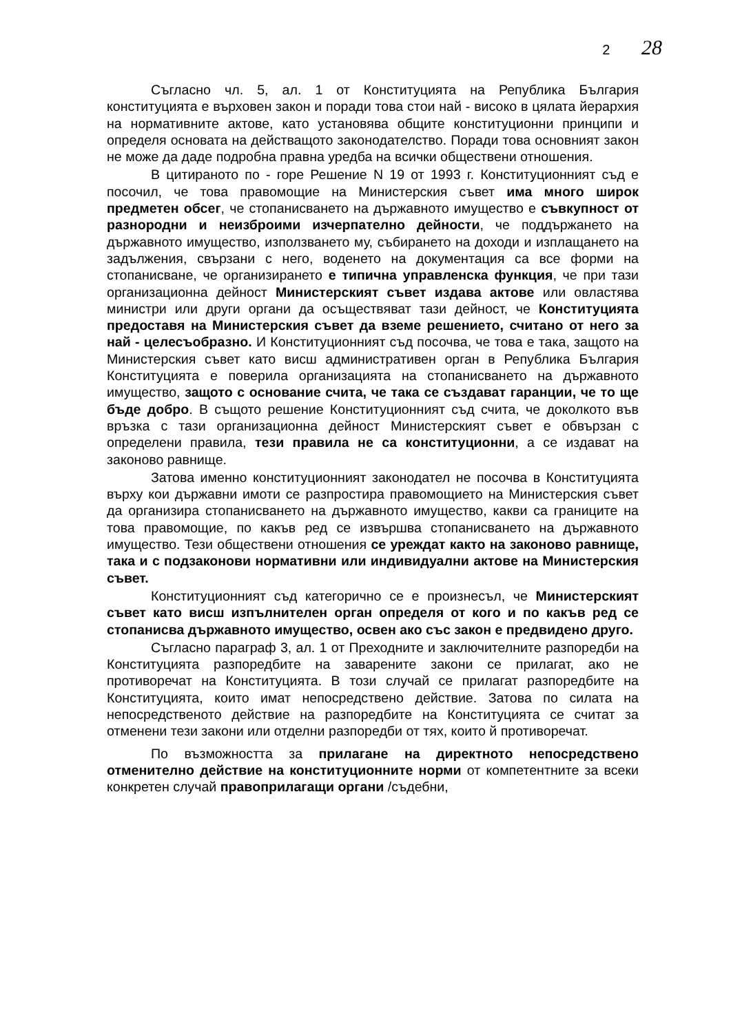2 28
Съгласно чл. 5, ал. 1 от Конституцията на Република България конституцията е върховен закон и поради това стои най - високо в цялата йерархия на нормативните актове, като установява общите конституционни принципи и определя основата на действащото законодателство. Поради това основният закон не може да даде подробна правна уредба на всички обществени отношения.
В цитираното по - горе Решение N 19 от 1993 г. Конституционният съд е посочил, че това правомощие на Министерския съвет има много широк предметен обсег, че стопанисването на държавното имущество е съвкупност от разнородни и неизброими изчерпателно дейности, че поддържането на държавното имущество, използването му, събирането на доходи и изплащането на задължения, свързани с него, воденето на документация са все форми на стопанисване, че организирането е типична управленска функция, че при тази организационна дейност Министерският съвет издава актове или овластява министри или други органи да осъществяват тази дейност, че Конституцията предоставя на Министерския съвет да вземе решението, считано от него за най - целесъобразно. И Конституционният съд посочва, че това е така, защото на Министерския съвет като висш административен орган в Република България Конституцията е поверила организацията на стопанисването на държавното имущество, защото с основание счита, че така се създават гаранции, че то ще бъде добро. В същото решение Конституционният съд счита, че доколкото във връзка с тази организационна дейност Министерският съвет е обвързан с определени правила, тези правила не са конституционни, а се издават на законово равнище.
Затова именно конституционният законодател не посочва в Конституцията върху кои държавни имоти се разпростира правомощието на Министерския съвет да организира стопанисването на държавното имущество, какви са границите на това правомощие, по какъв ред се извършва стопанисването на държавното имущество. Тези обществени отношения се уреждат както на законово равнище, така и с подзаконови нормативни или индивидуални актове на Министерския съвет.
Конституционният съд категорично се е произнесъл, че Министерският съвет като висш изпълнителен орган определя от кого и по какъв ред се стопанисва държавното имущество, освен ако със закон е предвидено друго.
Съгласно параграф 3, ал. 1 от Преходните и заключителните разпоредби на Конституцията разпоредбите на заварените закони се прилагат, ако не противоречат на Конституцията. В този случай се прилагат разпоредбите на Конституцията, които имат непосредствено действие. Затова по силата на непосредственото действие на разпоредбите на Конституцията се считат за отменени тези закони или отделни разпоредби от тях, които й противоречат.
По възможността за прилагане на директното непосредствено отменително действие на конституционните норми от компетентните за всеки конкретен случай правоприлагащи органи /съдебни,